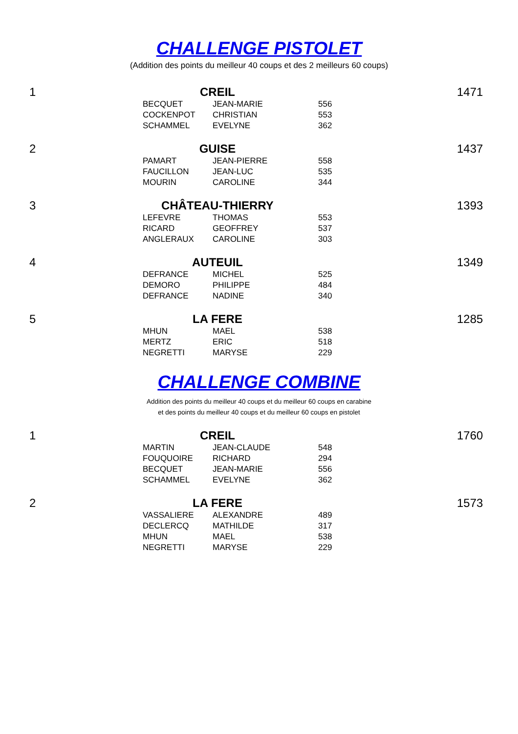CHALLENGE PISTOLET
(Addition des points du meilleur 40 coups et des 2 meilleurs 60 coups)
| 1 | CREIL | | 1471 |
| | BECQUET | JEAN-MARIE | 556 |
| | COCKENPOT | CHRISTIAN | 553 |
| | SCHAMMEL | EVELYNE | 362 |
| 2 | GUISE | | 1437 |
| | PAMART | JEAN-PIERRE | 558 |
| | FAUCILLON | JEAN-LUC | 535 |
| | MOURIN | CAROLINE | 344 |
| 3 | CHÂTEAU-THIERRY | | 1393 |
| | LEFEVRE | THOMAS | 553 |
| | RICARD | GEOFFREY | 537 |
| | ANGLERAUX | CAROLINE | 303 |
| 4 | AUTEUIL | | 1349 |
| | DEFRANCE | MICHEL | 525 |
| | DEMORO | PHILIPPE | 484 |
| | DEFRANCE | NADINE | 340 |
| 5 | LA FERE | | 1285 |
| | MHUN | MAEL | 538 |
| | MERTZ | ERIC | 518 |
| | NEGRETTI | MARYSE | 229 |
CHALLENGE COMBINE
Addition des points du meilleur 40 coups et du meilleur 60 coups en carabine
et des points du meilleur 40 coups et du meilleur 60 coups en pistolet
| 1 | CREIL | | 1760 |
| | MARTIN | JEAN-CLAUDE | 548 |
| | FOUQUOIRE | RICHARD | 294 |
| | BECQUET | JEAN-MARIE | 556 |
| | SCHAMMEL | EVELYNE | 362 |
| 2 | LA FERE | | 1573 |
| | VASSALIERE | ALEXANDRE | 489 |
| | DECLERCQ | MATHILDE | 317 |
| | MHUN | MAEL | 538 |
| | NEGRETTI | MARYSE | 229 |